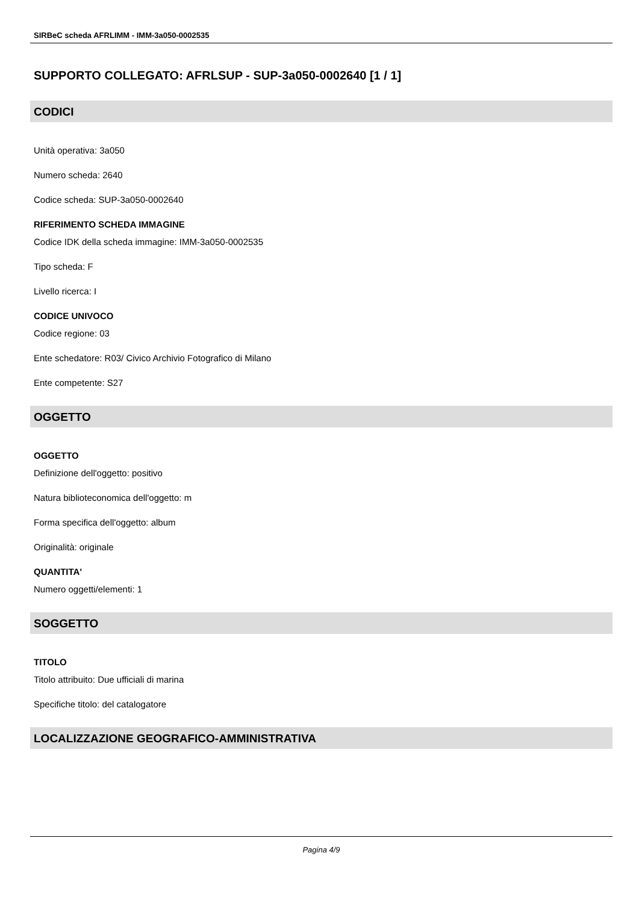SIRBeC scheda AFRLIMM - IMM-3a050-0002535
SUPPORTO COLLEGATO: AFRLSUP - SUP-3a050-0002640 [1 / 1]
CODICI
Unità operativa: 3a050
Numero scheda: 2640
Codice scheda: SUP-3a050-0002640
RIFERIMENTO SCHEDA IMMAGINE
Codice IDK della scheda immagine: IMM-3a050-0002535
Tipo scheda: F
Livello ricerca: I
CODICE UNIVOCO
Codice regione: 03
Ente schedatore: R03/ Civico Archivio Fotografico di Milano
Ente competente: S27
OGGETTO
OGGETTO
Definizione dell'oggetto: positivo
Natura biblioteconomica dell'oggetto: m
Forma specifica dell'oggetto: album
Originalità: originale
QUANTITA'
Numero oggetti/elementi: 1
SOGGETTO
TITOLO
Titolo attribuito: Due ufficiali di marina
Specifiche titolo: del catalogatore
LOCALIZZAZIONE GEOGRAFICO-AMMINISTRATIVA
Pagina 4/9